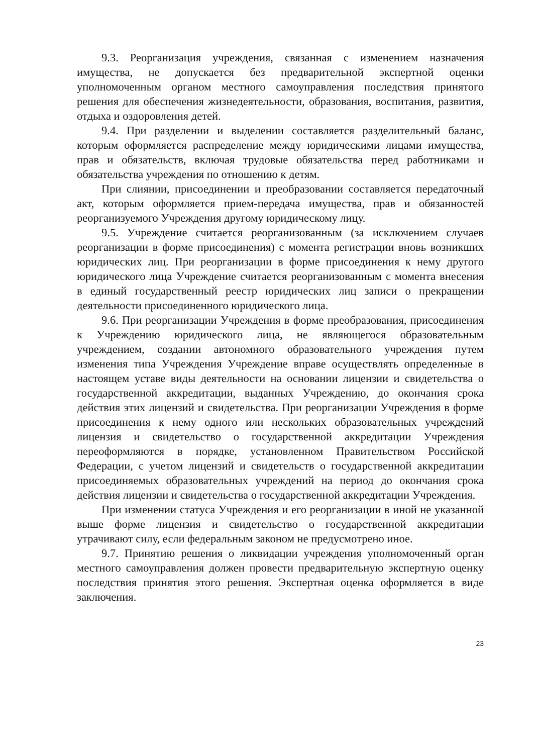9.3. Реорганизация учреждения, связанная с изменением назначения имущества, не допускается без предварительной экспертной оценки уполномоченным органом местного самоуправления последствия принятого решения для обеспечения жизнедеятельности, образования, воспитания, развития, отдыха и оздоровления детей.
9.4. При разделении и выделении составляется разделительный баланс, которым оформляется распределение между юридическими лицами имущества, прав и обязательств, включая трудовые обязательства перед работниками и обязательства учреждения по отношению к детям.
При слиянии, присоединении и преобразовании составляется передаточный акт, которым оформляется прием-передача имущества, прав и обязанностей реорганизуемого Учреждения другому юридическому лицу.
9.5. Учреждение считается реорганизованным (за исключением случаев реорганизации в форме присоединения) с момента регистрации вновь возникших юридических лиц. При реорганизации в форме присоединения к нему другого юридического лица Учреждение считается реорганизованным с момента внесения в единый государственный реестр юридических лиц записи о прекращении деятельности присоединенного юридического лица.
9.6. При реорганизации Учреждения в форме преобразования, присоединения к Учреждению юридического лица, не являющегося образовательным учреждением, создании автономного образовательного учреждения путем изменения типа Учреждения Учреждение вправе осуществлять определенные в настоящем уставе виды деятельности на основании лицензии и свидетельства о государственной аккредитации, выданных Учреждению, до окончания срока действия этих лицензий и свидетельства. При реорганизации Учреждения в форме присоединения к нему одного или нескольких образовательных учреждений лицензия и свидетельство о государственной аккредитации Учреждения переоформляются в порядке, установленном Правительством Российской Федерации, с учетом лицензий и свидетельств о государственной аккредитации присоединяемых образовательных учреждений на период до окончания срока действия лицензии и свидетельства о государственной аккредитации Учреждения.
При изменении статуса Учреждения и его реорганизации в иной не указанной выше форме лицензия и свидетельство о государственной аккредитации утрачивают силу, если федеральным законом не предусмотрено иное.
9.7. Принятию решения о ликвидации учреждения уполномоченный орган местного самоуправления должен провести предварительную экспертную оценку последствия принятия этого решения. Экспертная оценка оформляется в виде заключения.
23